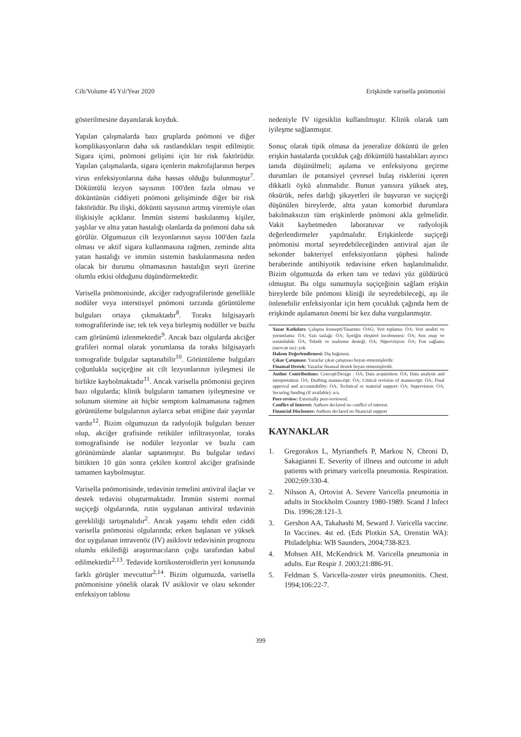Cilt/Volume 45 Yıl/Year 2020 Erişkinde varisella pnömonisi
gösterilmesine dayanılarak koyduk.
Yapılan çalışmalarda bazı gruplarda pnömoni ve diğer komplikasyonların daha sık rastlandıkları tespit edilmiştir. Sigara içimi, pnömoni gelişimi için bir risk faktörüdür. Yapılan çalışmalarda, sigara içenlerin makrofajlarının herpes virus enfeksiyonlarına daha hassas olduğu bulunmuştur<sup>7</sup>. Döküntülü lezyon sayısının 100'den fazla olması ve döküntünün ciddiyeti pnömoni gelişiminde diğer bir risk faktörüdür. Bu ilişki, döküntü sayısının artmış viremiyle olan ilişkisiyle açıklanır. İmmün sistemi baskılanmış kişiler, yaşlılar ve altta yatan hastalığı olanlarda da pnömoni daha sık görülür. Olgumuzun cilt lezyonlarının sayısı 100'den fazla olması ve aktif sigara kullanmasına rağmen, zeminde altta yatan hastalığı ve immün sistemin baskılanmasına neden olacak bir durumu olmamasının hastalığın seyri üzerine olumlu etkisi olduğunu düşündürmektedir.
Varisella pnömonisinde, akciğer radyografilerinde genellikle nodüler veya interstisyel pnömoni tarzında görüntüleme bulguları ortaya çıkmaktadır<sup>8</sup>. Toraks bilgisayarlı tomografilerinde ise; tek tek veya birleşmiş nodüller ve buzlu cam görünümü izlenmektedir<sup>9</sup>. Ancak bazı olgularda akciğer grafileri normal olarak yorumlansa da toraks bilgisayarlı tomografide bulgular saptanabilir<sup>10</sup>. Görüntüleme bulguları çoğunlukla suçiçeğine ait cilt lezyonlarının iyileşmesi ile birlikte kaybolmaktadır<sup>11</sup>. Ancak varisella pnömonisi geçiren bazı olgularda; klinik bulguların tamamen iyileşmesine ve solunum sitemine ait hiçbir semptom kalmamasına rağmen görüntüleme bulgularının aylarca sebat ettiğine dair yayınlar vardır<sup>12</sup>. Bizim olgumuzun da radyolojik bulguları benzer olup, akciğer grafisinde retiküler infiltrasyonlar, toraks tomografisinde ise nodüler lezyonlar ve buzlu cam görünümünde alanlar saptanmıştır. Bu bulgular tedavi bittikten 10 gün sonra çekilen kontrol akciğer grafisinde tamamen kaybolmuştur.
Varisella pnömonisinde, tedavinin temelini antiviral ilaçlar ve destek tedavisi oluşturmaktadır. İmmün sistemi normal suçiçeği olgularında, rutin uygulanan antiviral tedavinin gerekliliği tartışmalıdır<sup>2</sup>. Ancak yaşamı tehdit eden ciddi varisella pnömonisi olgularında; erken başlanan ve yüksek doz uygulanan intravenöz (IV) asiklovir tedavisinin prognozu olumlu etkilediği araştırmacıların çoğu tarafından kabul edilmektedir<sup>2,13</sup>. Tedavide kortikosteroidlerin yeri konusunda farklı görüşler mevcuttur<sup>2,14</sup>. Bizim olgumuzda, varisella pnömonisine yönelik olarak IV asiklovir ve olası sekonder enfeksiyon tablosu
nedeniyle IV tigesiklin kullanılmıştır. Klinik olarak tam iyileşme sağlanmıştır.
Sonuç olarak tipik olmasa da jeneralize döküntü ile gelen erişkin hastalarda çocukluk çağı döküntülü hastalıkları ayırıcı tanıda düşünülmeli; aşılama ve enfeksiyonu geçirme durumları ile potansiyel çevresel bulaş risklerini içeren dikkatli öykü alınmalıdır. Bunun yanısıra yüksek ateş, öksürük, nefes darlığı şikayetleri ile başvuran ve suçiçeği düşünülen bireylerde, altta yatan komorbid durumlara bakılmaksızın tüm erişkinlerde pnömoni akla gelmelidir. Vakit kaybetmeden laboratuvar ve radyolojik değerlendirmeler yapılmalıdır. Erişkinlerde suçiçeği pnömonisi mortal seyredebileceğinden antiviral ajan ile sekonder bakteriyel enfeksiyonların şüphesi halinde beraberinde antibiyotik tedavisine erken başlanılmalıdır. Bizim olgumuzda da erken tanı ve tedavi yüz güldürücü olmuştur. Bu olgu sunumuyla suçiçeğinin sağlam erişkin bireylerde bile pnömoni kliniği ile seyredebileceği, aşı ile önlenebilir enfeksiyonlar için hem çocukluk çağında hem de erişkinde aşılamanın önemi bir kez daha vurgulanmıştır.
Yazar Katkıları: Çalışma konsepti/Tasarımı: ÖAG; Veri toplama: ÖA; Veri analizi ve yorumlama: ÖA; Yazı taslağı: ÖA; İçeriğin eleştirel incelenmesi: ÖA; Son onay ve sorumluluk: ÖA; Teknik ve malzeme desteği: ÖA; Süpervizyon: ÖA; Fon sağlama (mevcut ise): yok.
Hakem Değerlendirmesi: Dış bağımsız.
Çıkar Çatışması: Yazarlar çıkar çatışması beyan etmemişlerdir.
Finansal Destek: Yazarlar finansal destek beyan etmemişlerdir.
Author Contributions: Concept/Design : ÖA; Data acquisition: ÖA; Data analysis and interpretation: ÖA; Drafting manuscript: ÖA; Critical revision of manuscript: ÖA; Final approval and accountability: ÖA; Technical or material support: ÖA; Supervision: ÖA; Securing funding (if available): n/a.
Peer-review: Externally peer-reviewed.
Conflict of Interest: Authors declared no conflict of interest.
Financial Disclosure: Authors declared no financial support
KAYNAKLAR
1. Gregorakos L, Myrianthefs P, Markou N, Chroni D, Sakagianni E. Severity of illness and outcome in adult patients with primary varicella pneumonia. Respiration. 2002;69:330-4.
2. Nilsson A, Ortovist A. Severe Varicella pneumonia in adults in Stockholm Country 1980-1989. Scand J Infect Dis. 1996;28:121-3.
3. Gershon AA, Takahashi M, Seward J. Varicella vaccine. In Vaccines. 4st ed. (Eds Plotkin SA, Orenstin WA): Philadelphia: WB Saunders, 2004;738-823.
4. Mohsen AH, McKendrick M. Varicella pneumonia in adults. Eur Respir J. 2003;21:886-91.
5. Feldman S. Varicella-zoster virüs pneumonitis. Chest. 1994;106:22-7.
399